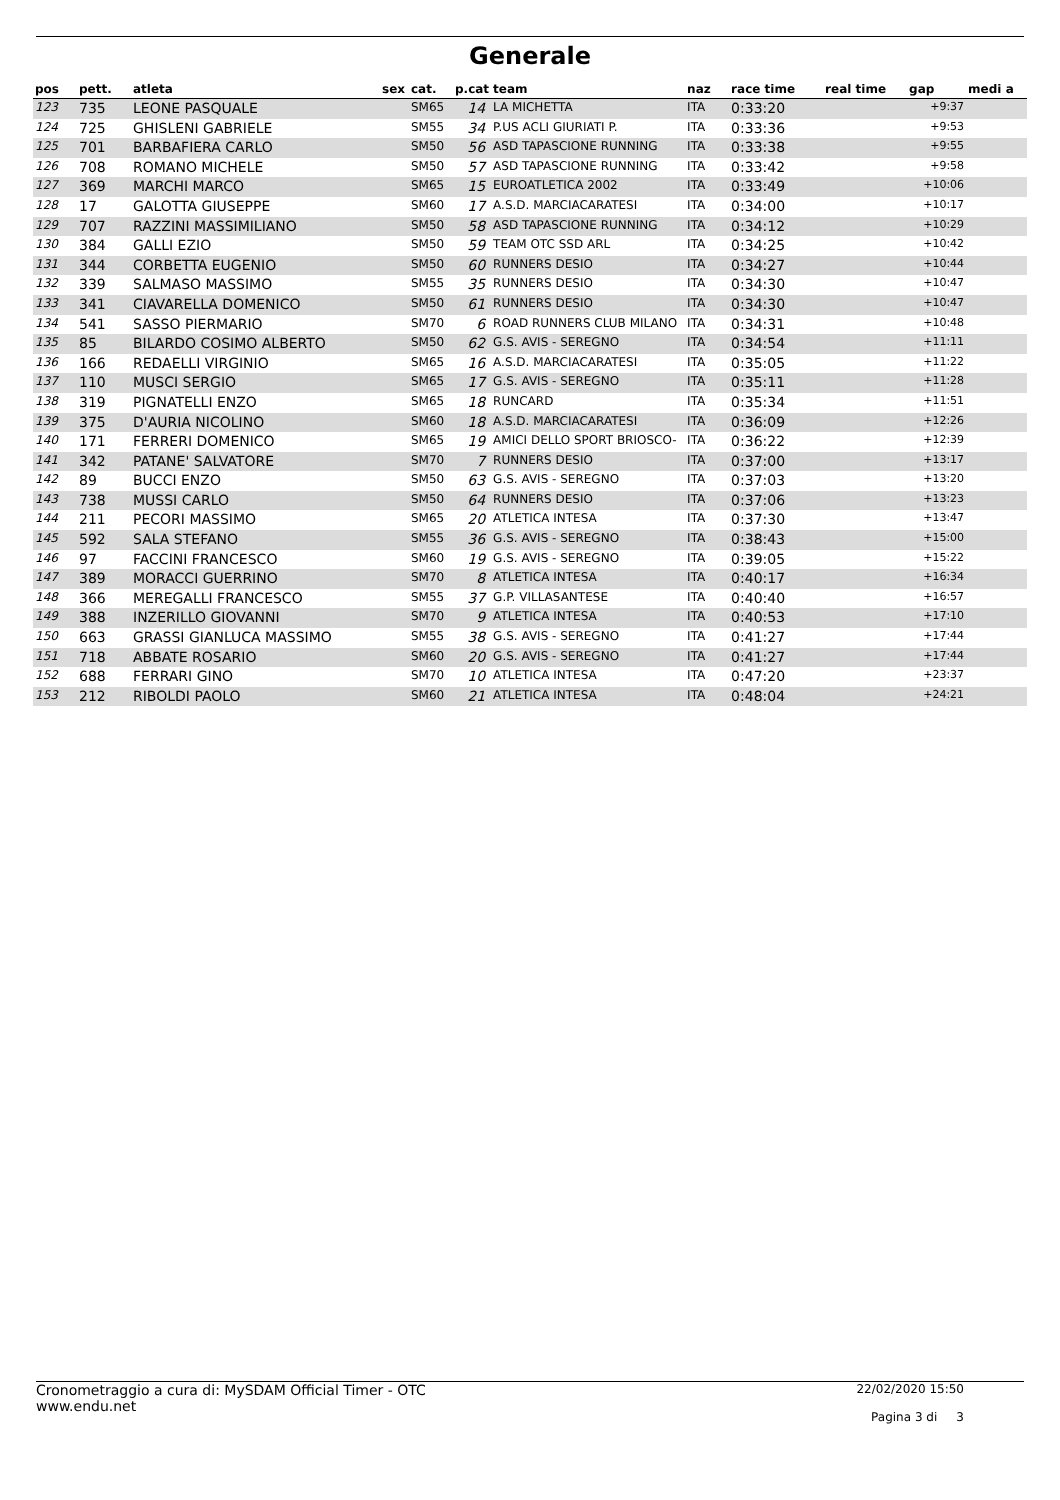Generale
| pos | pett. | atleta | sex | cat. | p.cat | team | naz | race time | real time | gap | medi a |
| --- | --- | --- | --- | --- | --- | --- | --- | --- | --- | --- | --- |
| 123 | 735 | LEONE PASQUALE | | SM65 | 14 | LA MICHETTA | ITA | 0:33:20 | | +9:37 | |
| 124 | 725 | GHISLENI GABRIELE | | SM55 | 34 | P.US ACLI GIURIATI P. | ITA | 0:33:36 | | +9:53 | |
| 125 | 701 | BARBAFIERA CARLO | | SM50 | 56 | ASD TAPASCIONE RUNNING | ITA | 0:33:38 | | +9:55 | |
| 126 | 708 | ROMANO MICHELE | | SM50 | 57 | ASD TAPASCIONE RUNNING | ITA | 0:33:42 | | +9:58 | |
| 127 | 369 | MARCHI MARCO | | SM65 | 15 | EUROATLETICA 2002 | ITA | 0:33:49 | | +10:06 | |
| 128 | 17 | GALOTTA GIUSEPPE | | SM60 | 17 | A.S.D. MARCIACARATESI | ITA | 0:34:00 | | +10:17 | |
| 129 | 707 | RAZZINI MASSIMILIANO | | SM50 | 58 | ASD TAPASCIONE RUNNING | ITA | 0:34:12 | | +10:29 | |
| 130 | 384 | GALLI EZIO | | SM50 | 59 | TEAM OTC SSD ARL | ITA | 0:34:25 | | +10:42 | |
| 131 | 344 | CORBETTA EUGENIO | | SM50 | 60 | RUNNERS DESIO | ITA | 0:34:27 | | +10:44 | |
| 132 | 339 | SALMASO MASSIMO | | SM55 | 35 | RUNNERS DESIO | ITA | 0:34:30 | | +10:47 | |
| 133 | 341 | CIAVARELLA DOMENICO | | SM50 | 61 | RUNNERS DESIO | ITA | 0:34:30 | | +10:47 | |
| 134 | 541 | SASSO PIERMARIO | | SM70 | 6 | ROAD RUNNERS CLUB MILANO | ITA | 0:34:31 | | +10:48 | |
| 135 | 85 | BILARDO COSIMO ALBERTO | | SM50 | 62 | G.S. AVIS - SEREGNO | ITA | 0:34:54 | | +11:11 | |
| 136 | 166 | REDAELLI VIRGINIO | | SM65 | 16 | A.S.D. MARCIACARATESI | ITA | 0:35:05 | | +11:22 | |
| 137 | 110 | MUSCI SERGIO | | SM65 | 17 | G.S. AVIS - SEREGNO | ITA | 0:35:11 | | +11:28 | |
| 138 | 319 | PIGNATELLI ENZO | | SM65 | 18 | RUNCARD | ITA | 0:35:34 | | +11:51 | |
| 139 | 375 | D'AURIA NICOLINO | | SM60 | 18 | A.S.D. MARCIACARATESI | ITA | 0:36:09 | | +12:26 | |
| 140 | 171 | FERRERI DOMENICO | | SM65 | 19 | AMICI DELLO SPORT BRIOSCO- | ITA | 0:36:22 | | +12:39 | |
| 141 | 342 | PATANE' SALVATORE | | SM70 | 7 | RUNNERS DESIO | ITA | 0:37:00 | | +13:17 | |
| 142 | 89 | BUCCI ENZO | | SM50 | 63 | G.S. AVIS - SEREGNO | ITA | 0:37:03 | | +13:20 | |
| 143 | 738 | MUSSI CARLO | | SM50 | 64 | RUNNERS DESIO | ITA | 0:37:06 | | +13:23 | |
| 144 | 211 | PECORI MASSIMO | | SM65 | 20 | ATLETICA INTESA | ITA | 0:37:30 | | +13:47 | |
| 145 | 592 | SALA STEFANO | | SM55 | 36 | G.S. AVIS - SEREGNO | ITA | 0:38:43 | | +15:00 | |
| 146 | 97 | FACCINI FRANCESCO | | SM60 | 19 | G.S. AVIS - SEREGNO | ITA | 0:39:05 | | +15:22 | |
| 147 | 389 | MORACCI GUERRINO | | SM70 | 8 | ATLETICA INTESA | ITA | 0:40:17 | | +16:34 | |
| 148 | 366 | MEREGALLI FRANCESCO | | SM55 | 37 | G.P. VILLASANTESE | ITA | 0:40:40 | | +16:57 | |
| 149 | 388 | INZERILLO GIOVANNI | | SM70 | 9 | ATLETICA INTESA | ITA | 0:40:53 | | +17:10 | |
| 150 | 663 | GRASSI GIANLUCA MASSIMO | | SM55 | 38 | G.S. AVIS - SEREGNO | ITA | 0:41:27 | | +17:44 | |
| 151 | 718 | ABBATE ROSARIO | | SM60 | 20 | G.S. AVIS - SEREGNO | ITA | 0:41:27 | | +17:44 | |
| 152 | 688 | FERRARI GINO | | SM70 | 10 | ATLETICA INTESA | ITA | 0:47:20 | | +23:37 | |
| 153 | 212 | RIBOLDI PAOLO | | SM60 | 21 | ATLETICA INTESA | ITA | 0:48:04 | | +24:21 | |
Cronometraggio a cura di: MySDAM Official Timer - OTC
www.endu.net
22/02/2020 15:50
Pagina 3 di 3